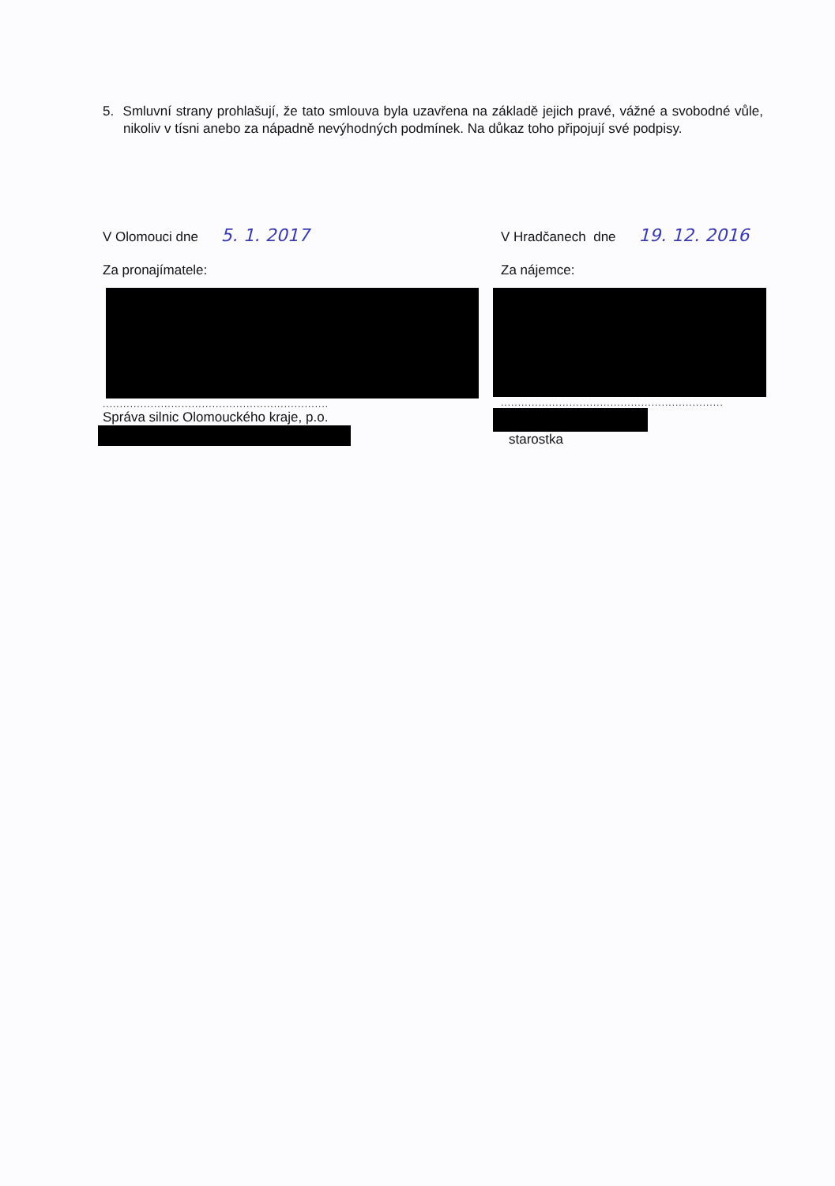5. Smluvní strany prohlašují, že tato smlouva byla uzavřena na základě jejich pravé, vážné a svobodné vůle, nikoliv v tísni anebo za nápadně nevýhodných podmínek. Na důkaz toho připojují své podpisy.
V Olomouci dne 5. 1. 2017
Za pronajímatele:
..................................................................
Správa silnic Olomouckého kraje, p.o.
V Hradčanech dne 19. 12. 2016
Za nájemce:
.................................................................
starostka